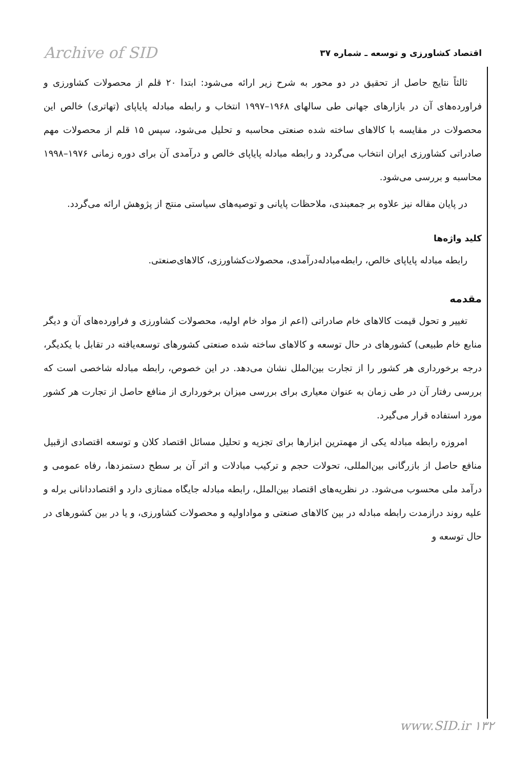اقتصاد کشاورزی و توسعه ـ شماره ۳۷ Archive of SID
ثالثاً نتایج حاصل از تحقیق در دو محور به شرح زیر ارائه می‌شود: ابتدا ۲۰ قلم از محصولات کشاورزی و فراورده‌های آن در بازارهای جهانی طی سالهای ۱۹۶۸–۱۹۹۷ انتخاب و رابطه مبادله پایاپای (تهاتری) خالص این محصولات در مقایسه با کالاهای ساخته شده صنعتی محاسبه و تحلیل می‌شود، سپس ۱۵ قلم از محصولات مهم صادراتی کشاورزی ایران انتخاب می‌گردد و رابطه مبادله پایاپای خالص و درآمدی آن برای دوره زمانی ۱۹۷۶–۱۹۹۸ محاسبه و بررسی می‌شود.
در پایان مقاله نیز علاوه بر جمعبندی، ملاحظات پایانی و توصیه‌های سیاستی منتج از پژوهش ارائه می‌گردد.
کلید واژه‌ها
رابطه مبادله پایاپای خالص، رابطه‌مبادله‌درآمدی، محصولات‌کشاورزی، کالاهای‌صنعتی.
مقدمه
تغییر و تحول قیمت کالاهای خام صادراتی (اعم از مواد خام اولیه، محصولات کشاورزی و فراورده‌های آن و دیگر منابع خام طبیعی) کشورهای در حال توسعه و کالاهای ساخته شده صنعتی کشورهای توسعه‌یافته در تقابل با یکدیگر، درجه برخورداری هر کشور را از تجارت بین‌الملل نشان می‌دهد. در این خصوص، رابطه مبادله شاخصی است که بررسی رفتار آن در طی زمان به عنوان معیاری برای بررسی میزان برخورداری از منافع حاصل از تجارت هر کشور مورد استفاده قرار می‌گیرد.
امروزه رابطه مبادله یکی از مهمترین ابزارها برای تجزیه و تحلیل مسائل اقتصاد کلان و توسعه اقتصادی ازقبیل منافع حاصل از بازرگانی بین‌المللی، تحولات حجم و ترکیب مبادلات و اثر آن بر سطح دستمزدها، رفاه عمومی و درآمد ملی محسوب می‌شود. در نظریه‌های اقتصاد بین‌الملل، رابطه مبادله جایگاه ممتازی دارد و اقتصاددانانی برله و علیه روند درازمدت رابطه مبادله در بین کالاهای صنعتی و مواداولیه و محصولات کشاورزی، و یا در بین کشورهای در حال توسعه و
www.SID.ir ۱۳۲